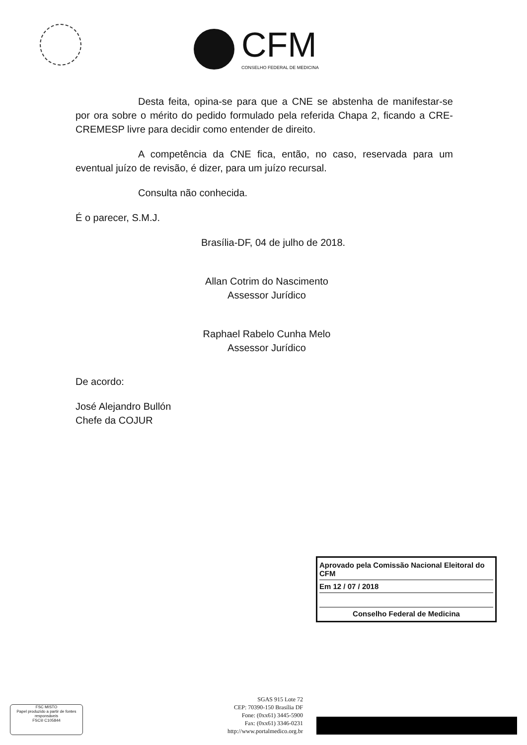CFM
CONSELHO FEDERAL DE MEDICINA
Desta feita, opina-se para que a CNE se abstenha de manifestar-se por ora sobre o mérito do pedido formulado pela referida Chapa 2, ficando a CRE-CREMESP livre para decidir como entender de direito.
A competência da CNE fica, então, no caso, reservada para um eventual juízo de revisão, é dizer, para um juízo recursal.
Consulta não conhecida.
É o parecer, S.M.J.
Brasília-DF, 04 de julho de 2018.
Allan Cotrim do Nascimento
Assessor Jurídico
Raphael Rabelo Cunha Melo
Assessor Jurídico
De acordo:
José Alejandro Bullón
Chefe da COJUR
Aprovado pela Comissão Nacional Eleitoral do CFM
Em 12 / 07 / 2018
Conselho Federal de Medicina
SGAS 915 Lote 72
CEP: 70390-150 Brasília DF
Fone: (0xx61) 3445-5900
Fax: (0xx61) 3346-0231
http://www.portalmedico.org.br
FSC MISTO
Papel produzido a partir de fontes responsáveis
FSC® C105844